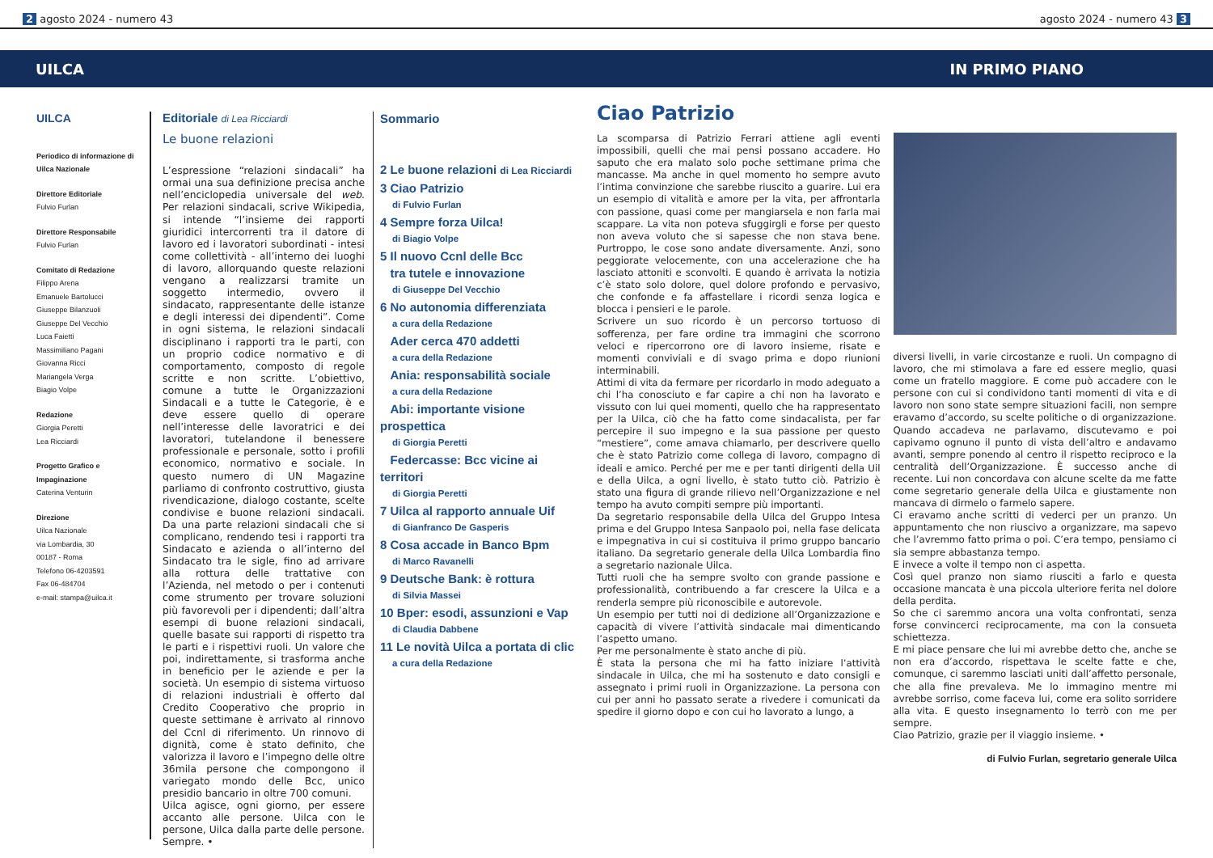2 agosto 2024 - numero 43 agosto 2024 - numero 43 3
UILCA IN PRIMO PIANO
UILCA
Periodico di informazione di Uilca Nazionale
Direttore Editoriale
Fulvio Furlan
Direttore Responsabile
Fulvio Furlan
Comitato di Redazione
Filippo Arena
Emanuele Bartolucci
Giuseppe Bilanzuoli
Giuseppe Del Vecchio
Luca Faietti
Massimiliano Pagani
Giovanna Ricci
Mariangela Verga
Biagio Volpe
Redazione
Giorgia Peretti
Lea Ricciardi
Progetto Grafico e Impaginazione
Caterina Venturin
Direzione
Uilca Nazionale
via Lombardia, 30
00187 - Roma
Telefono 06-4203591
Fax 06-484704
e-mail: stampa@uilca.it
Editoriale di Lea Ricciardi
Le buone relazioni
L’espressione “relazioni sindacali” ha ormai una sua definizione precisa anche nell’enciclopedia universale del web. Per relazioni sindacali, scrive Wikipedia, si intende “l’insieme dei rapporti giuridici intercorrenti tra il datore di lavoro ed i lavoratori subordinati - intesi come collettività - all’interno dei luoghi di lavoro, allorquando queste relazioni vengano a realizzarsi tramite un soggetto intermedio, ovvero il sindacato, rappresentante delle istanze e degli interessi dei dipendenti”. Come in ogni sistema, le relazioni sindacali disciplinano i rapporti tra le parti, con un proprio codice normativo e di comportamento, composto di regole scritte e non scritte. L’obiettivo, comune a tutte le Organizzazioni Sindacali e a tutte le Categorie, è e deve essere quello di operare nell’interesse delle lavoratrici e dei lavoratori, tutelandone il benessere professionale e personale, sotto i profili economico, normativo e sociale. In questo numero di UN Magazine parliamo di confronto costruttivo, giusta rivendicazione, dialogo costante, scelte condivise e buone relazioni sindacali. Da una parte relazioni sindacali che si complicano, rendendo tesi i rapporti tra Sindacato e azienda o all’interno del Sindacato tra le sigle, fino ad arrivare alla rottura delle trattative con l’Azienda, nel metodo o per i contenuti come strumento per trovare soluzioni più favorevoli per i dipendenti; dall’altra esempi di buone relazioni sindacali, quelle basate sui rapporti di rispetto tra le parti e i rispettivi ruoli. Un valore che poi, indirettamente, si trasforma anche in beneficio per le aziende e per la società. Un esempio di sistema virtuoso di relazioni industriali è offerto dal Credito Cooperativo che proprio in queste settimane è arrivato al rinnovo del Ccnl di riferimento. Un rinnovo di dignità, come è stato definito, che valorizza il lavoro e l’impegno delle oltre 36mila persone che compongono il variegato mondo delle Bcc, unico presidio bancario in oltre 700 comuni.
Uilca agisce, ogni giorno, per essere accanto alle persone. Uilca con le persone, Uilca dalla parte delle persone. Sempre. •
Sommario
2 Le buone relazioni di Lea Ricciardi
3 Ciao Patrizio
di Fulvio Furlan
4 Sempre forza Uilca!
di Biagio Volpe
5 Il nuovo Ccnl delle Bcc
tra tutele e innovazione
di Giuseppe Del Vecchio
6 No autonomia differenziata
a cura della Redazione
Ader cerca 470 addetti
a cura della Redazione
Ania: responsabilità sociale
a cura della Redazione
Abi: importante visione prospettica
di Giorgia Peretti
Federcasse: Bcc vicine ai territori
di Giorgia Peretti
7 Uilca al rapporto annuale Uif
di Gianfranco De Gasperis
8 Cosa accade in Banco Bpm
di Marco Ravanelli
9 Deutsche Bank: è rottura
di Silvia Massei
10 Bper: esodi, assunzioni e Vap
di Claudia Dabbene
11 Le novità Uilca a portata di clic
a cura della Redazione
Ciao Patrizio
La scomparsa di Patrizio Ferrari attiene agli eventi impossibili, quelli che mai pensi possano accadere. Ho saputo che era malato solo poche settimane prima che mancasse. Ma anche in quel momento ho sempre avuto l’intima convinzione che sarebbe riuscito a guarire. Lui era un esempio di vitalità e amore per la vita, per affrontarla con passione, quasi come per mangiarsela e non farla mai scappare. La vita non poteva sfuggirgli e forse per questo non aveva voluto che si sapesse che non stava bene. Purtroppo, le cose sono andate diversamente. Anzi, sono peggiorate velocemente, con una accelerazione che ha lasciato attoniti e sconvolti. E quando è arrivata la notizia c’è stato solo dolore, quel dolore profondo e pervasivo, che confonde e fa affastellare i ricordi senza logica e blocca i pensieri e le parole.
Scrivere un suo ricordo è un percorso tortuoso di sofferenza, per fare ordine tra immagini che scorrono veloci e ripercorrono ore di lavoro insieme, risate e momenti conviviali e di svago prima e dopo riunioni interminabili.
Attimi di vita da fermare per ricordarlo in modo adeguato a chi l’ha conosciuto e far capire a chi non ha lavorato e vissuto con lui quei momenti, quello che ha rappresentato per la Uilca, ciò che ha fatto come sindacalista, per far percepire il suo impegno e la sua passione per questo “mestiere”, come amava chiamarlo, per descrivere quello che è stato Patrizio come collega di lavoro, compagno di ideali e amico. Perché per me e per tanti dirigenti della Uil e della Uilca, a ogni livello, è stato tutto ciò. Patrizio è stato una figura di grande rilievo nell’Organizzazione e nel tempo ha avuto compiti sempre più importanti.
Da segretario responsabile della Uilca del Gruppo Intesa prima e del Gruppo Intesa Sanpaolo poi, nella fase delicata e impegnativa in cui si costituiva il primo gruppo bancario italiano. Da segretario generale della Uilca Lombardia fino a segretario nazionale Uilca.
Tutti ruoli che ha sempre svolto con grande passione e professionalità, contribuendo a far crescere la Uilca e a renderla sempre più riconoscibile e autorevole.
Un esempio per tutti noi di dedizione all’Organizzazione e capacità di vivere l’attività sindacale mai dimenticando l’aspetto umano.
Per me personalmente è stato anche di più.
È stata la persona che mi ha fatto iniziare l’attività sindacale in Uilca, che mi ha sostenuto e dato consigli e assegnato i primi ruoli in Organizzazione. La persona con cui per anni ho passato serate a rivedere i comunicati da spedire il giorno dopo e con cui ho lavorato a lungo, a
diversi livelli, in varie circostanze e ruoli. Un compagno di lavoro, che mi stimolava a fare ed essere meglio, quasi come un fratello maggiore. E come può accadere con le persone con cui si condividono tanti momenti di vita e di lavoro non sono state sempre situazioni facili, non sempre eravamo d’accordo, su scelte politiche o di organizzazione. Quando accadeva ne parlavamo, discutevamo e poi capivamo ognuno il punto di vista dell’altro e andavamo avanti, sempre ponendo al centro il rispetto reciproco e la centralità dell’Organizzazione. È successo anche di recente. Lui non concordava con alcune scelte da me fatte come segretario generale della Uilca e giustamente non mancava di dirmelo o farmelo sapere.
Ci eravamo anche scritti di vederci per un pranzo. Un appuntamento che non riuscivo a organizzare, ma sapevo che l’avremmo fatto prima o poi. C’era tempo, pensiamo ci sia sempre abbastanza tempo.
E invece a volte il tempo non ci aspetta.
Così quel pranzo non siamo riusciti a farlo e questa occasione mancata è una piccola ulteriore ferita nel dolore della perdita.
So che ci saremmo ancora una volta confrontati, senza forse convincerci reciprocamente, ma con la consueta schiettezza.
E mi piace pensare che lui mi avrebbe detto che, anche se non era d’accordo, rispettava le scelte fatte e che, comunque, ci saremmo lasciati uniti dall’affetto personale, che alla fine prevaleva. Me lo immagino mentre mi avrebbe sorriso, come faceva lui, come era solito sorridere alla vita. E questo insegnamento lo terrò con me per sempre.
Ciao Patrizio, grazie per il viaggio insieme. •
di Fulvio Furlan, segretario generale Uilca